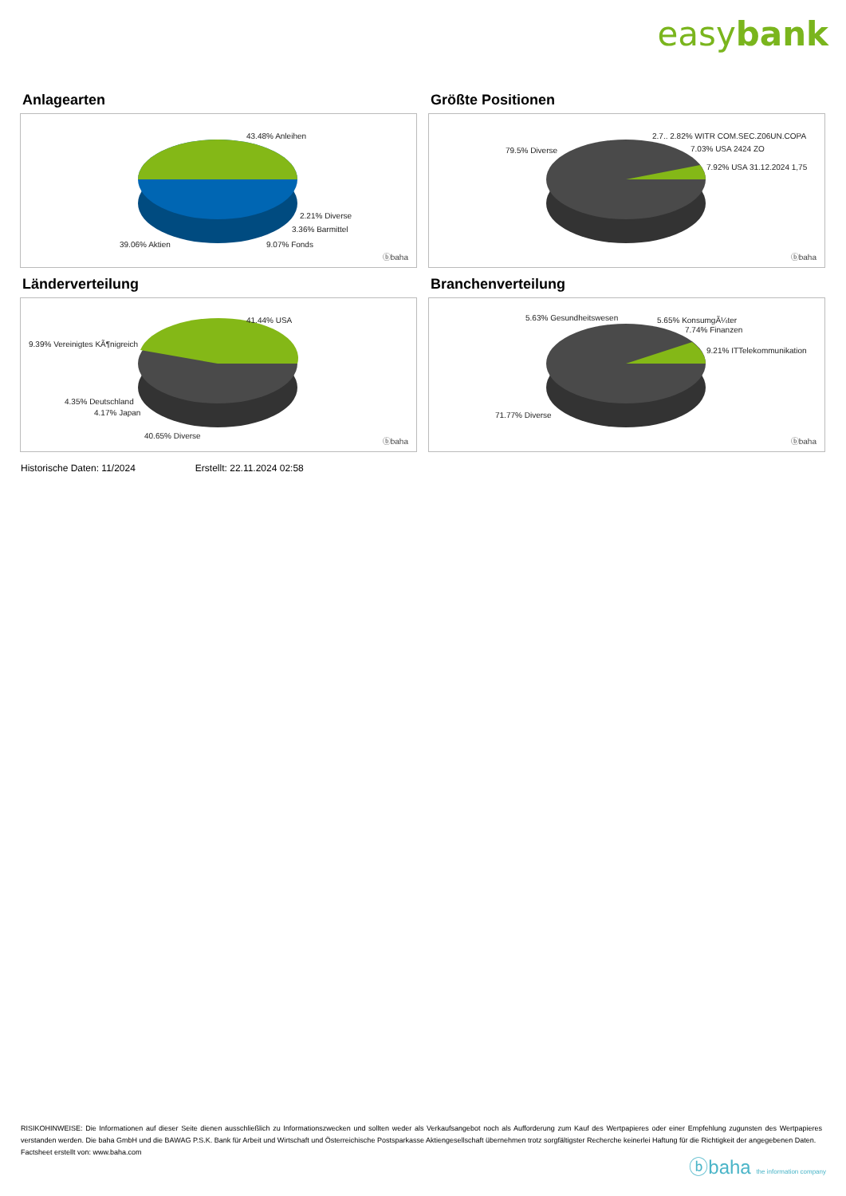easybank
Anlagearten
43.48% Anleihen
2.21% Diverse
3.36% Barmittel
39.06% Aktien 9.07% Fonds
ⓑbaha
Größte Positionen
2.7.. 2.82% WITR COM.SEC.Z06UN.COPA
7.03% USA 2424 ZO 79.5% Diverse
7.92% USA 31.12.2024 1,75
ⓑbaha
Länderverteilung
41.44% USA
9.39% Vereinigtes KÃ¶nigreich
4.35% Deutschland
4.17% Japan
40.65% Diverse
ⓑbaha
Branchenverteilung
5.63% Gesundheitswesen 5.65% KonsumgÃ¼ter
7.74% Finanzen
9.21% ITTelekommunikation
71.77% Diverse
ⓑbaha
Historische Daten: 11/2024 Erstellt: 22.11.2024 02:58
RISIKOHINWEISE: Die Informationen auf dieser Seite dienen ausschließlich zu Informationszwecken und sollten weder als Verkaufsangebot noch als Aufforderung zum Kauf des Wertpapieres oder einer Empfehlung zugunsten des Wertpapieres verstanden werden. Die baha GmbH und die BAWAG P.S.K. Bank für Arbeit und Wirtschaft und Österreichische Postsparkasse Aktiengesellschaft übernehmen trotz sorgfältigster Recherche keinerlei Haftung für die Richtigkeit der angegebenen Daten.
Factsheet erstellt von: www.baha.com
ⓑbaha the information company